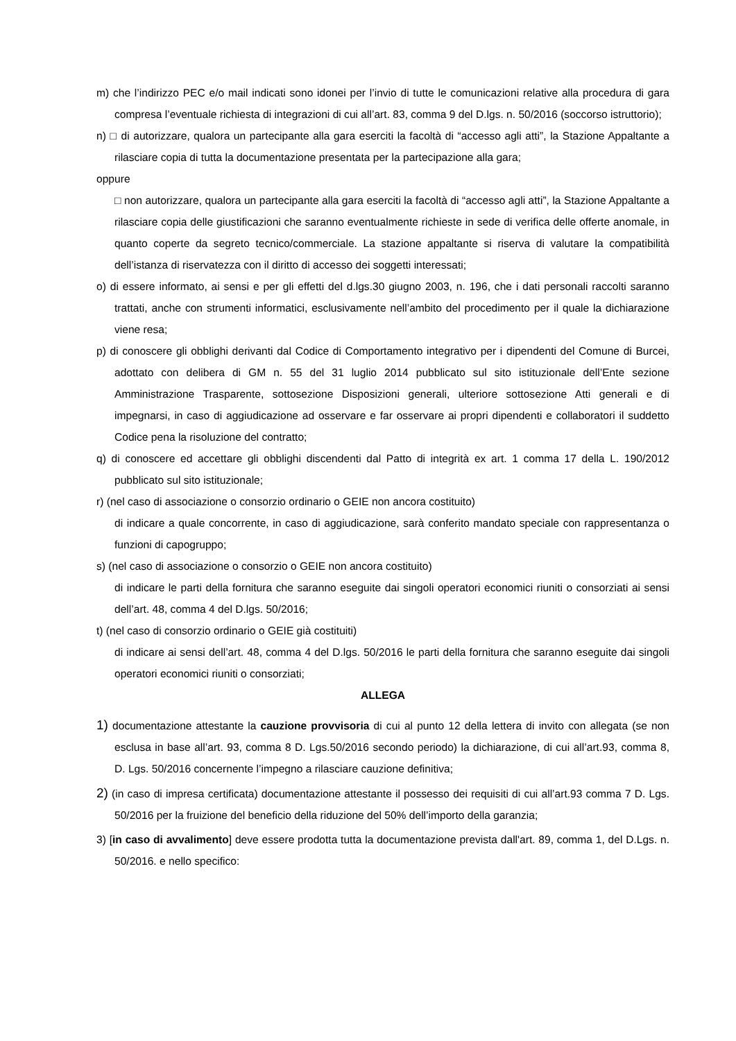m) che l’indirizzo PEC e/o mail indicati sono idonei per l’invio di tutte le comunicazioni relative alla procedura di gara compresa l’eventuale richiesta di integrazioni di cui all’art. 83, comma 9 del D.lgs. n. 50/2016 (soccorso istruttorio);
n) □ di autorizzare, qualora un partecipante alla gara eserciti la facoltà di “accesso agli atti”, la Stazione Appaltante a rilasciare copia di tutta la documentazione presentata per la partecipazione alla gara;
oppure
□ non autorizzare, qualora un partecipante alla gara eserciti la facoltà di “accesso agli atti”, la Stazione Appaltante a rilasciare copia delle giustificazioni che saranno eventualmente richieste in sede di verifica delle offerte anomale, in quanto coperte da segreto tecnico/commerciale. La stazione appaltante si riserva di valutare la compatibilità dell’istanza di riservatezza con il diritto di accesso dei soggetti interessati;
o) di essere informato, ai sensi e per gli effetti del d.lgs.30 giugno 2003, n. 196, che i dati personali raccolti saranno trattati, anche con strumenti informatici, esclusivamente nell’ambito del procedimento per il quale la dichiarazione viene resa;
p) di conoscere gli obblighi derivanti dal Codice di Comportamento integrativo per i dipendenti del Comune di Burcei, adottato con delibera di GM n. 55 del 31 luglio 2014 pubblicato sul sito istituzionale dell’Ente sezione Amministrazione Trasparente, sottosezione Disposizioni generali, ulteriore sottosezione Atti generali e di impegnarsi, in caso di aggiudicazione ad osservare e far osservare ai propri dipendenti e collaboratori il suddetto Codice pena la risoluzione del contratto;
q) di conoscere ed accettare gli obblighi discendenti dal Patto di integrità ex art. 1 comma 17 della L. 190/2012 pubblicato sul sito istituzionale;
r) (nel caso di associazione o consorzio ordinario o GEIE non ancora costituito)
di indicare a quale concorrente, in caso di aggiudicazione, sarà conferito mandato speciale con rappresentanza o funzioni di capogruppo;
s) (nel caso di associazione o consorzio o GEIE non ancora costituito)
di indicare le parti della fornitura che saranno eseguite dai singoli operatori economici riuniti o consorziati ai sensi dell’art. 48, comma 4 del D.lgs. 50/2016;
t) (nel caso di consorzio ordinario o GEIE già costituiti)
di indicare ai sensi dell’art. 48, comma 4 del D.lgs. 50/2016 le parti della fornitura che saranno eseguite dai singoli operatori economici riuniti o consorziati;
ALLEGA
1) documentazione attestante la cauzione provvisoria di cui al punto 12 della lettera di invito con allegata (se non esclusa in base all’art. 93, comma 8 D. Lgs.50/2016 secondo periodo) la dichiarazione, di cui all’art.93, comma 8, D. Lgs. 50/2016 concernente l’impegno a rilasciare cauzione definitiva;
2) (in caso di impresa certificata) documentazione attestante il possesso dei requisiti di cui all’art.93 comma 7 D. Lgs. 50/2016 per la fruizione del beneficio della riduzione del 50% dell’importo della garanzia;
3) [in caso di avvalimento] deve essere prodotta tutta la documentazione prevista dall'art. 89, comma 1, del D.Lgs. n. 50/2016. e nello specifico: